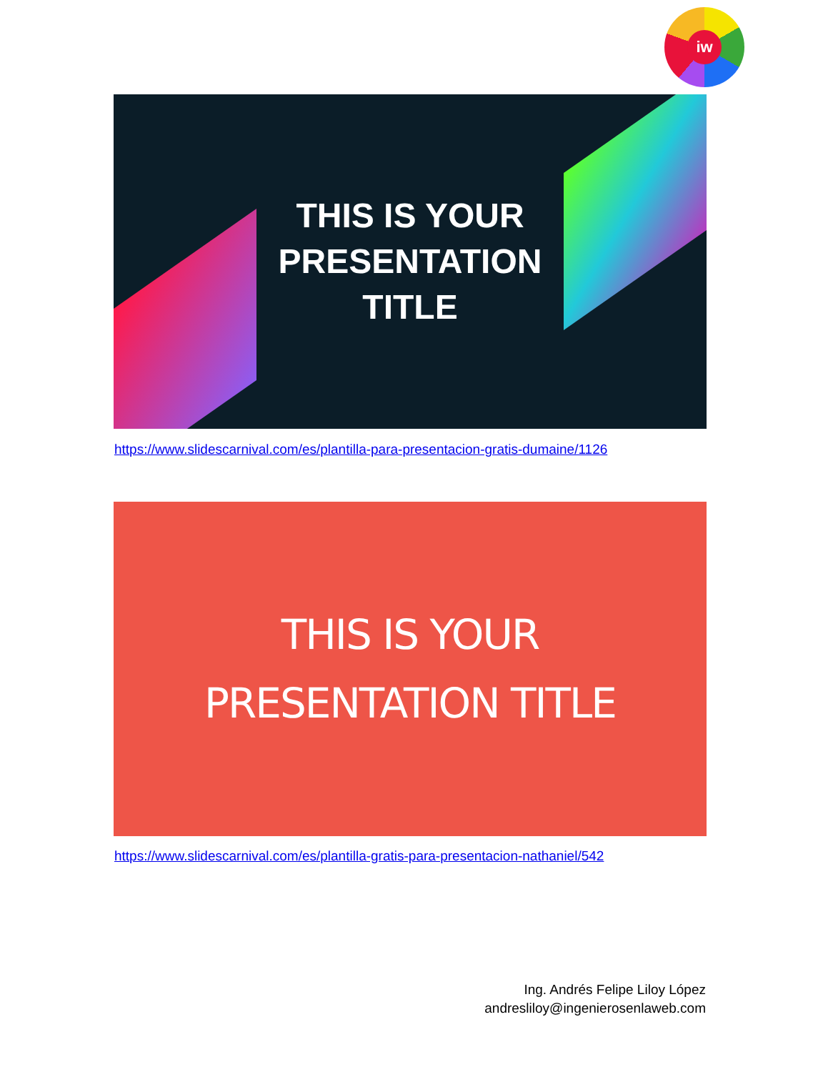iw
THIS IS YOUR
PRESENTATION
TITLE
https://www.slidescarnival.com/es/plantilla-para-presentacion-gratis-dumaine/1126
THIS IS YOUR
PRESENTATION TITLE
https://www.slidescarnival.com/es/plantilla-gratis-para-presentacion-nathaniel/542
Ing. Andrés Felipe Liloy López
andresliloy@ingenierosenlaweb.com